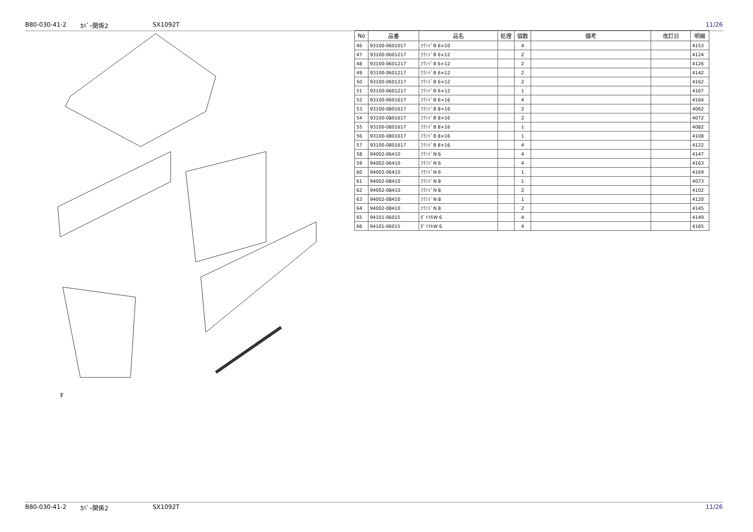B80-030-41-2 ｶﾊﾞｰ関係2 SX1092T 11/26
F
| No | 品番 | 品名 | 処理 | 個数 | 備考 | 改訂日 | 明細 |
| --- | --- | --- | --- | --- | --- | --- | --- |
| 46 | 93100-0601017 | ﾌﾗﾝｼﾞB 6×10 | | 4 | | | 4153 |
| 47 | 93100-0601217 | ﾌﾗﾝｼﾞB 6×12 | | 2 | | | 4124 |
| 48 | 93100-0601217 | ﾌﾗﾝｼﾞB 6×12 | | 2 | | | 4126 |
| 49 | 93100-0601217 | ﾌﾗﾝｼﾞB 6×12 | | 2 | | | 4142 |
| 50 | 93100-0601217 | ﾌﾗﾝｼﾞB 6×12 | | 2 | | | 4162 |
| 51 | 93100-0601217 | ﾌﾗﾝｼﾞB 6×12 | | 1 | | | 4167 |
| 52 | 93100-0601617 | ﾌﾗﾝｼﾞB 6×16 | | 4 | | | 4164 |
| 53 | 93100-0801617 | ﾌﾗﾝｼﾞB 8×16 | | 2 | | | 4062 |
| 54 | 93100-0801617 | ﾌﾗﾝｼﾞB 8×16 | | 2 | | | 4072 |
| 55 | 93100-0801617 | ﾌﾗﾝｼﾞB 8×16 | | 1 | | | 4082 |
| 56 | 93100-0801617 | ﾌﾗﾝｼﾞB 8×16 | | 1 | | | 4108 |
| 57 | 93100-0801617 | ﾌﾗﾝｼﾞB 8×16 | | 4 | | | 4122 |
| 58 | 94002-06410 | ﾌﾗﾝｼﾞN 6 | | 4 | | | 4147 |
| 59 | 94002-06410 | ﾌﾗﾝｼﾞN 6 | | 4 | | | 4163 |
| 60 | 94002-06410 | ﾌﾗﾝｼﾞN 6 | | 1 | | | 4169 |
| 61 | 94002-08410 | ﾌﾗﾝｼﾞN 8 | | 1 | | | 4073 |
| 62 | 94002-08410 | ﾌﾗﾝｼﾞN 8 | | 2 | | | 4102 |
| 63 | 94002-08410 | ﾌﾗﾝｼﾞN 8 | | 1 | | | 4120 |
| 64 | 94002-08410 | ﾌﾗﾝｼﾞN 8 | | 2 | | | 4145 |
| 65 | 94101-06015 | ﾀﾞｲﾏﾙW 6 | | 4 | | | 4149 |
| 66 | 94101-06015 | ﾀﾞｲﾏﾙW 6 | | 4 | | | 4165 |
B80-030-41-2 ｶﾊﾞｰ関係2 SX1092T 11/26